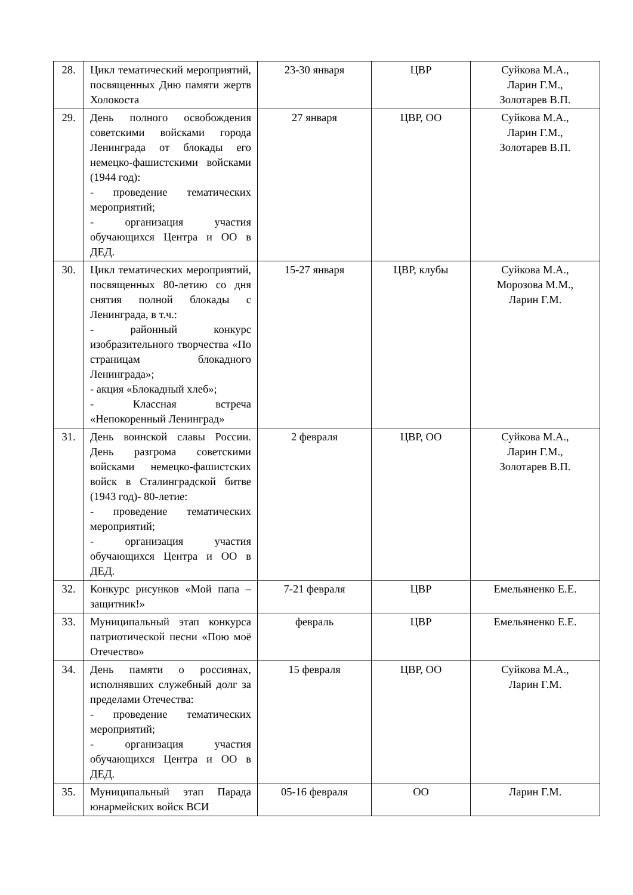| 28. | Цикл тематический мероприятий, посвященных Дню памяти жертв Холокоста | 23-30 января | ЦВР | Суйкова М.А., Ларин Г.М., Золотарев В.П. |
| 29. | День полного освобождения советскими войсками города Ленинграда от блокады его немецко-фашистскими войсками (1944 год): - проведение тематических мероприятий; - организация участия обучающихся Центра и ОО в ДЕД. | 27 января | ЦВР, ОО | Суйкова М.А., Ларин Г.М., Золотарев В.П. |
| 30. | Цикл тематических мероприятий, посвященных 80-летию со дня снятия полной блокады с Ленинграда, в т.ч.: - районный конкурс изобразительного творчества «По страницам блокадного Ленинграда»; - акция «Блокадный хлеб»; - Классная встреча «Непокоренный Ленинград» | 15-27 января | ЦВР, клубы | Суйкова М.А., Морозова М.М., Ларин Г.М. |
| 31. | День воинской славы России. День разгрома советскими войсками немецко-фашистских войск в Сталинградской битве (1943 год)- 80-летие: - проведение тематических мероприятий; - организация участия обучающихся Центра и ОО в ДЕД. | 2 февраля | ЦВР, ОО | Суйкова М.А., Ларин Г.М., Золотарев В.П. |
| 32. | Конкурс рисунков «Мой папа – защитник!» | 7-21 февраля | ЦВР | Емельяненко Е.Е. |
| 33. | Муниципальный этап конкурса патриотической песни «Пою моё Отечество» | февраль | ЦВР | Емельяненко Е.Е. |
| 34. | День памяти о россиянах, исполнявших служебный долг за пределами Отечества: - проведение тематических мероприятий; - организация участия обучающихся Центра и ОО в ДЕД. | 15 февраля | ЦВР, ОО | Суйкова М.А., Ларин Г.М. |
| 35. | Муниципальный этап Парада юнармейских войск ВСИ | 05-16 февраля | ОО | Ларин Г.М. |